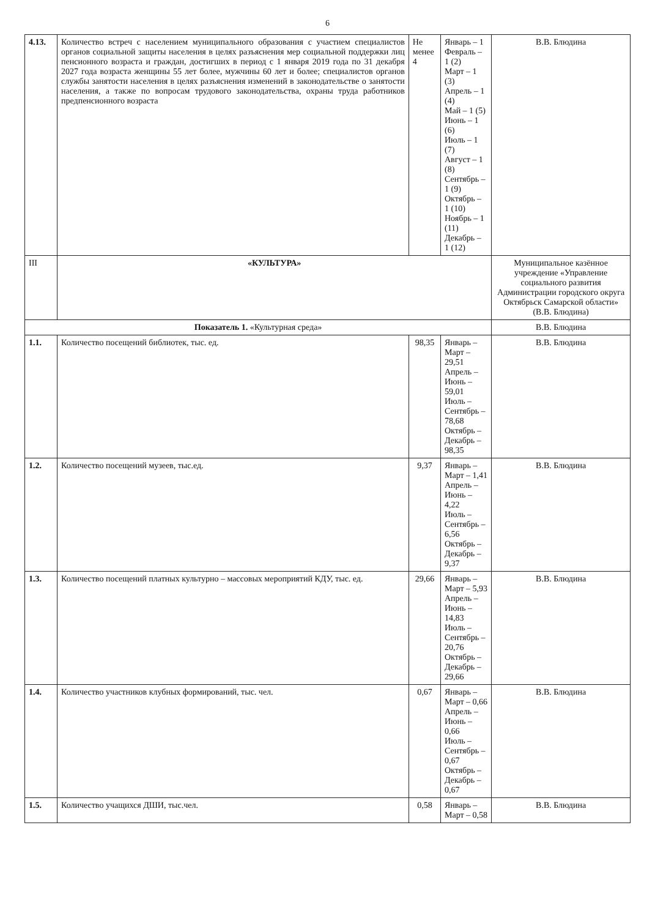6
| 4.13. | Количество встреч с населением муниципального образования с участием специалистов органов социальной защиты населения в целях разъяснения мер социальной поддержки лиц пенсионного возраста и граждан, достигших в период с 1 января 2019 года по 31 декабря 2027 года возраста женщины 55 лет более, мужчины 60 лет и более; специалистов органов службы занятости населения в целях разъяснения изменений в законодательстве о занятости населения, а также по вопросам трудового законодательства, охраны труда работников предпенсионного возраста | Не менее 4 | Январь – 1 Февраль – 1 (2) Март – 1 (3) Апрель – 1 (4) Май – 1 (5) Июнь – 1 (6) Июль – 1 (7) Август – 1 (8) Сентябрь – 1 (9) Октябрь – 1 (10) Ноябрь – 1 (11) Декабрь – 1 (12) | В.В. Блюдина |
| III | «КУЛЬТУРА» | | | Муниципальное казённое учреждение «Управление социального развития Администрации городского округа Октябрьск Самарской области» (В.В. Блюдина) |
| Показатель 1. «Культурная среда» | | | | В.В. Блюдина |
| 1.1. | Количество посещений библиотек, тыс. ед. | 98,35 | Январь – Март – 29,51 Апрель – Июнь – 59,01 Июль – Сентябрь – 78,68 Октябрь – Декабрь – 98,35 | В.В. Блюдина |
| 1.2. | Количество посещений музеев, тыс.ед. | 9,37 | Январь – Март – 1,41 Апрель – Июнь – 4,22 Июль – Сентябрь – 6,56 Октябрь – Декабрь – 9,37 | В.В. Блюдина |
| 1.3. | Количество посещений платных культурно – массовых мероприятий КДУ, тыс. ед. | 29,66 | Январь – Март – 5,93 Апрель – Июнь – 14,83 Июль – Сентябрь – 20,76 Октябрь – Декабрь – 29,66 | В.В. Блюдина |
| 1.4. | Количество участников клубных формирований, тыс. чел. | 0,67 | Январь – Март – 0,66 Апрель – Июнь – 0,66 Июль – Сентябрь – 0,67 Октябрь – Декабрь – 0,67 | В.В. Блюдина |
| 1.5. | Количество учащихся ДШИ, тыс.чел. | 0,58 | Январь – Март – 0,58 | В.В. Блюдина |